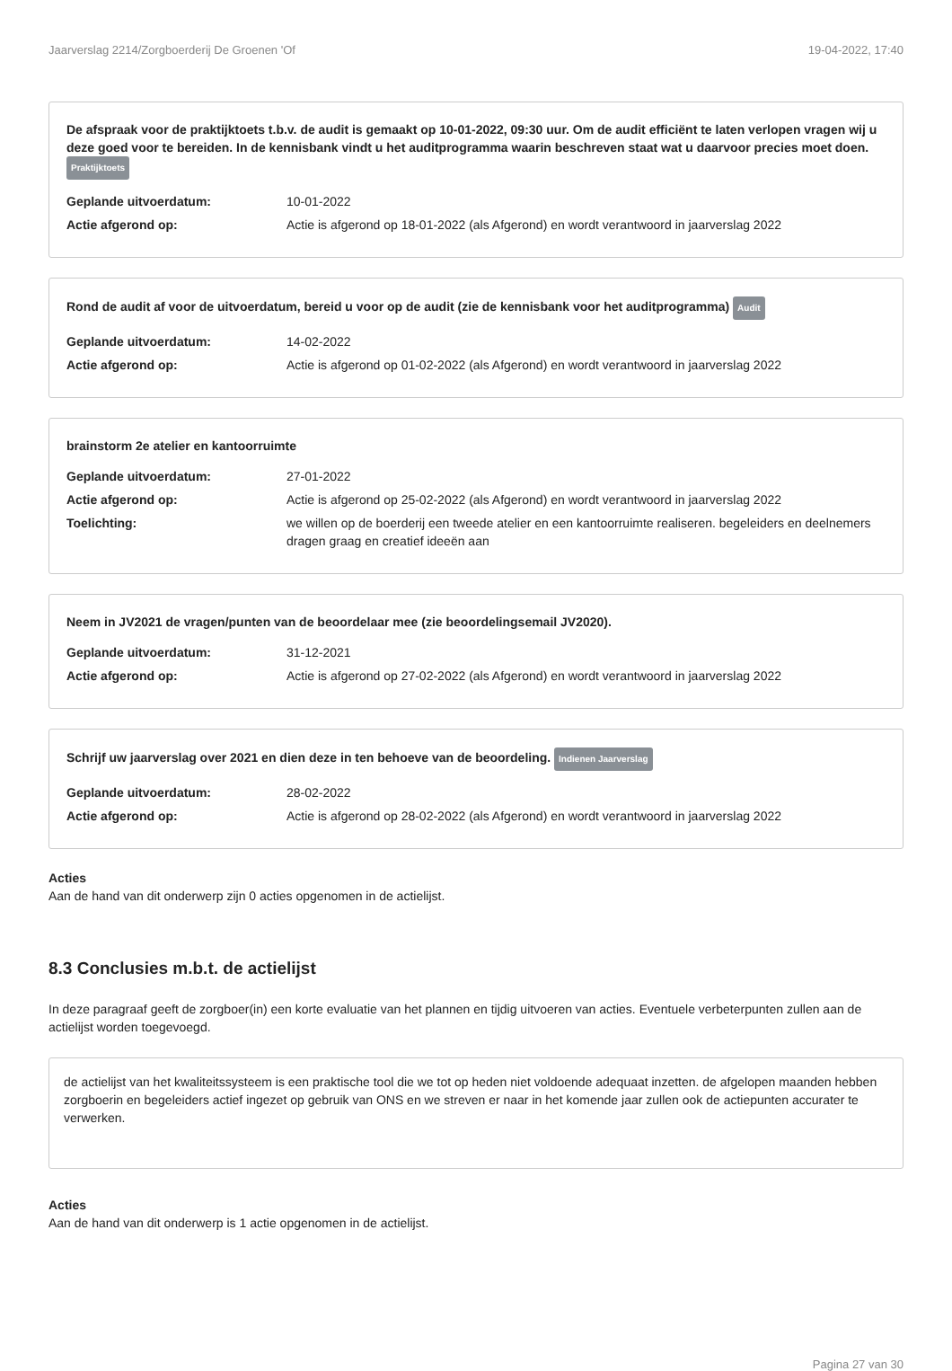Jaarverslag 2214/Zorgboerderij De Groenen 'Of 19-04-2022, 17:40
De afspraak voor de praktijktoets t.b.v. de audit is gemaakt op 10-01-2022, 09:30 uur. Om de audit efficiënt te laten verlopen vragen wij u deze goed voor te bereiden. In de kennisbank vindt u het auditprogramma waarin beschreven staat wat u daarvoor precies moet doen. Praktijktoets
Geplande uitvoerdatum: 10-01-2022
Actie afgerond op: Actie is afgerond op 18-01-2022 (als Afgerond) en wordt verantwoord in jaarverslag 2022
Rond de audit af voor de uitvoerdatum, bereid u voor op de audit (zie de kennisbank voor het auditprogramma) Audit
Geplande uitvoerdatum: 14-02-2022
Actie afgerond op: Actie is afgerond op 01-02-2022 (als Afgerond) en wordt verantwoord in jaarverslag 2022
brainstorm 2e atelier en kantoorruimte
Geplande uitvoerdatum: 27-01-2022
Actie afgerond op: Actie is afgerond op 25-02-2022 (als Afgerond) en wordt verantwoord in jaarverslag 2022
Toelichting: we willen op de boerderij een tweede atelier en een kantoorruimte realiseren. begeleiders en deelnemers dragen graag en creatief ideeën aan
Neem in JV2021 de vragen/punten van de beoordelaar mee (zie beoordelingsemail JV2020).
Geplande uitvoerdatum: 31-12-2021
Actie afgerond op: Actie is afgerond op 27-02-2022 (als Afgerond) en wordt verantwoord in jaarverslag 2022
Schrijf uw jaarverslag over 2021 en dien deze in ten behoeve van de beoordeling. Indienen Jaarverslag
Geplande uitvoerdatum: 28-02-2022
Actie afgerond op: Actie is afgerond op 28-02-2022 (als Afgerond) en wordt verantwoord in jaarverslag 2022
Acties
Aan de hand van dit onderwerp zijn 0 acties opgenomen in de actielijst.
8.3 Conclusies m.b.t. de actielijst
In deze paragraaf geeft de zorgboer(in) een korte evaluatie van het plannen en tijdig uitvoeren van acties. Eventuele verbeterpunten zullen aan de actielijst worden toegevoegd.
de actielijst van het kwaliteitssysteem is een praktische tool die we tot op heden niet voldoende adequaat inzetten. de afgelopen maanden hebben zorgboerin en begeleiders actief ingezet op gebruik van ONS en we streven er naar in het komende jaar zullen ook de actiepunten accurater te verwerken.
Acties
Aan de hand van dit onderwerp is 1 actie opgenomen in de actielijst.
Pagina 27 van 30